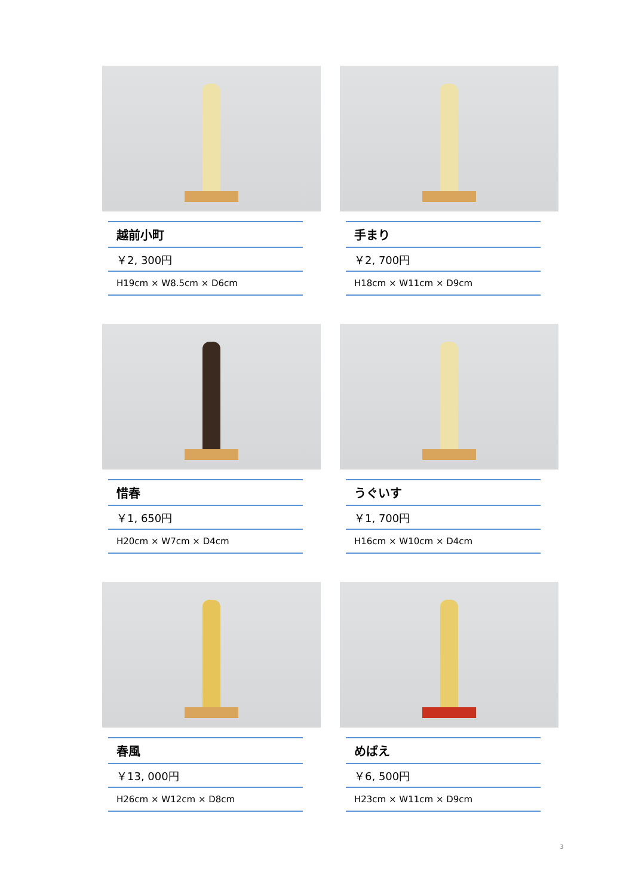| 越前小町 |
| ￥2, 300円 |
| H19cm × W8.5cm × D6cm |
| 手まり |
| ￥2, 700円 |
| H18cm × W11cm × D9cm |
| 惜春 |
| ￥1, 650円 |
| H20cm × W7cm × D4cm |
| うぐいす |
| ￥1, 700円 |
| H16cm × W10cm × D4cm |
| 春風 |
| ￥13, 000円 |
| H26cm × W12cm × D8cm |
| めばえ |
| ￥6, 500円 |
| H23cm × W11cm × D9cm |
3